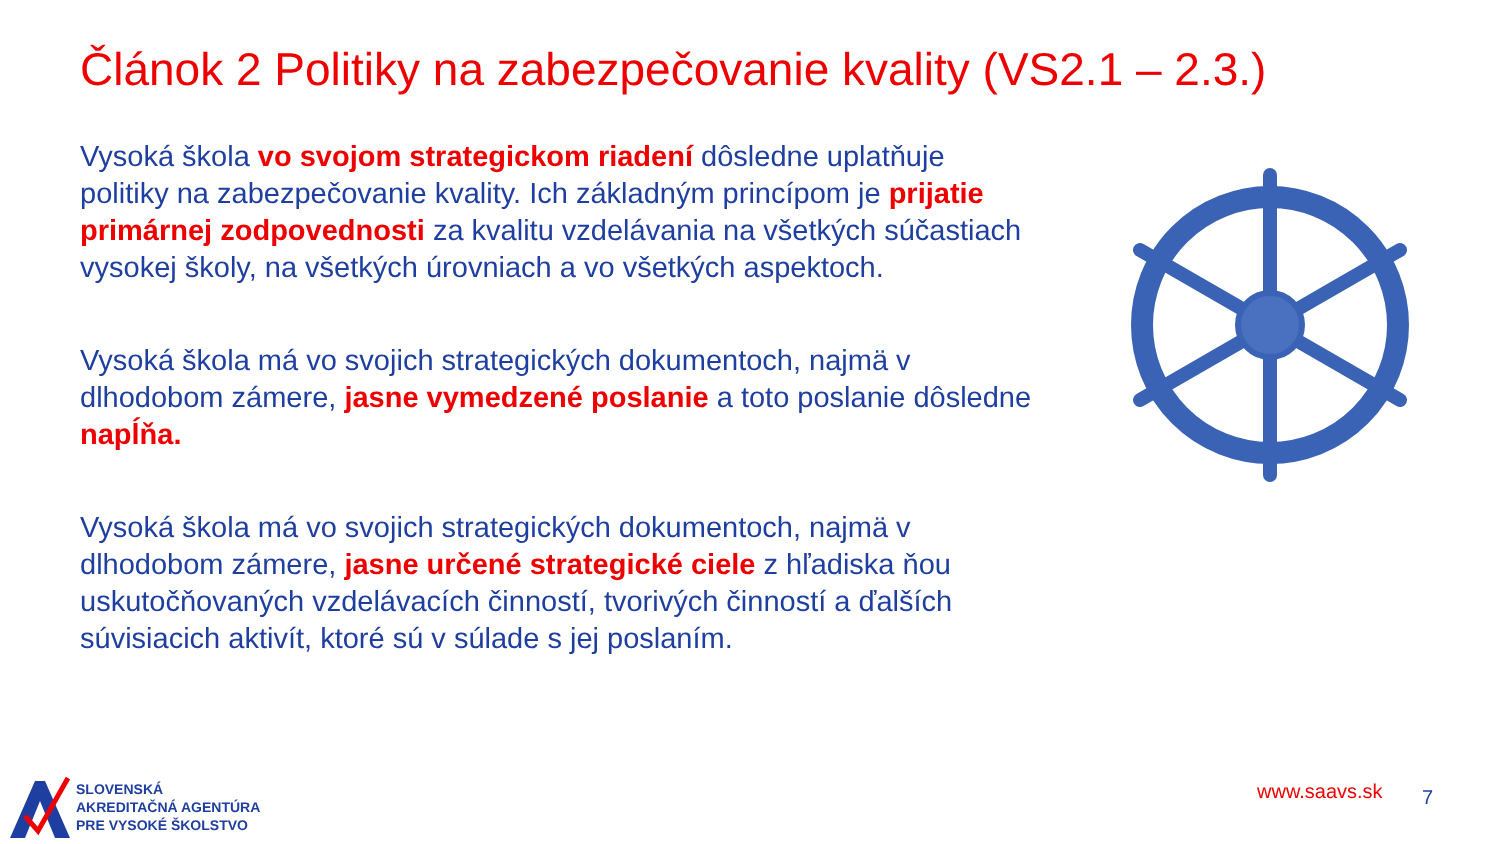Článok 2 Politiky na zabezpečovanie kvality (VS2.1 – 2.3.)
Vysoká škola vo svojom strategickom riadení dôsledne uplatňuje politiky na zabezpečovanie kvality. Ich základným princípom je prijatie primárnej zodpovednosti za kvalitu vzdelávania na všetkých súčastiach vysokej školy, na všetkých úrovniach a vo všetkých aspektoch.
Vysoká škola má vo svojich strategických dokumentoch, najmä v dlhodobom zámere, jasne vymedzené poslanie a toto poslanie dôsledne napĺňa.
Vysoká škola má vo svojich strategických dokumentoch, najmä v dlhodobom zámere, jasne určené strategické ciele z hľadiska ňou uskutočňovaných vzdelávacích činností, tvorivých činností a ďalších súvisiacich aktivít, ktoré sú v súlade s jej poslaním.
SLOVENSKÁ
AKREDITAČNÁ AGENTÚRA
PRE VYSOKÉ ŠKOLSTVO
www.saavs.sk 7